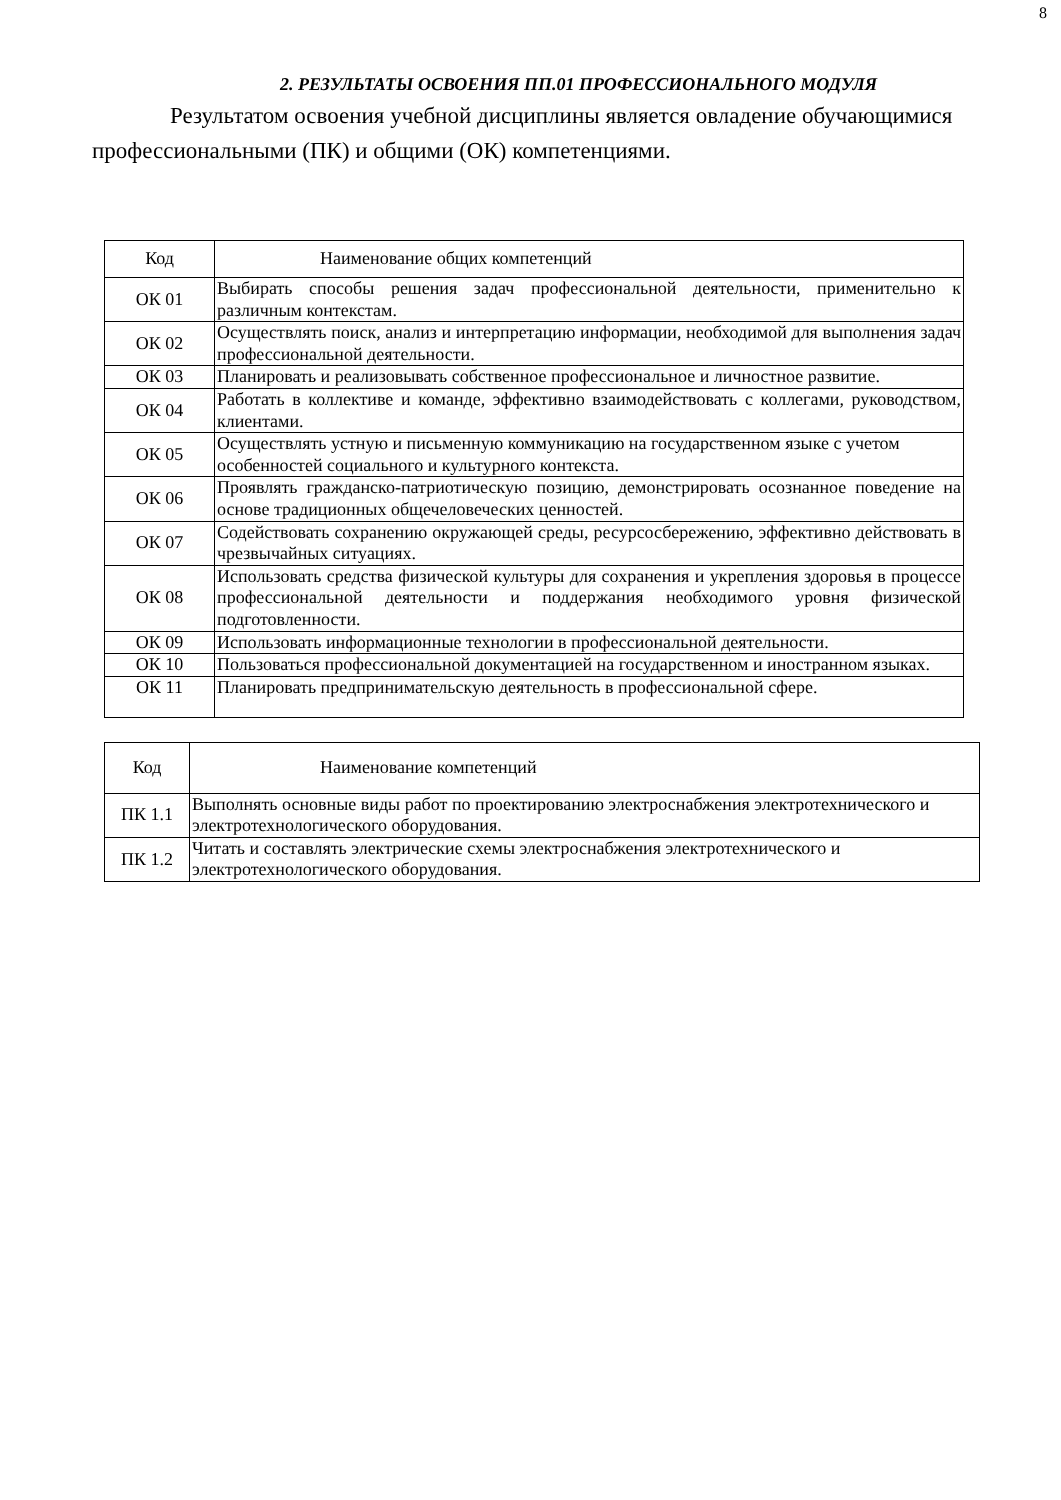8
2. РЕЗУЛЬТАТЫ ОСВОЕНИЯ ПП.01 ПРОФЕССИОНАЛЬНОГО МОДУЛЯ
Результатом освоения учебной дисциплины является овладение обучающимися профессиональными (ПК) и общими (ОК) компетенциями.
| Код | Наименование общих компетенций |
| ОК 01 | Выбирать способы решения задач профессиональной деятельности, применительно к различным контекстам. |
| ОК 02 | Осуществлять поиск, анализ и интерпретацию информации, необходимой для выполнения задач профессиональной деятельности. |
| ОК 03 | Планировать и реализовывать собственное профессиональное и личностное развитие. |
| ОК 04 | Работать в коллективе и команде, эффективно взаимодействовать с коллегами, руководством, клиентами. |
| ОК 05 | Осуществлять устную и письменную коммуникацию на государственном языке с учетом особенностей социального и культурного контекста. |
| ОК 06 | Проявлять гражданско-патриотическую позицию, демонстрировать осознанное поведение на основе традиционных общечеловеческих ценностей. |
| ОК 07 | Содействовать сохранению окружающей среды, ресурсосбережению, эффективно действовать в чрезвычайных ситуациях. |
| ОК 08 | Использовать средства физической культуры для сохранения и укрепления здоровья в процессе профессиональной деятельности и поддержания необходимого уровня физической подготовленности. |
| ОК 09 | Использовать информационные технологии в профессиональной деятельности. |
| ОК 10 | Пользоваться профессиональной документацией на государственном и иностранном языках. |
| ОК 11 | Планировать предпринимательскую деятельность в профессиональной сфере. |
| Код | Наименование компетенций |
| ПК 1.1 | Выполнять основные виды работ по проектированию электроснабжения электротехнического и электротехнологического оборудования. |
| ПК 1.2 | Читать и составлять электрические схемы электроснабжения электротехнического и электротехнологического оборудования. |